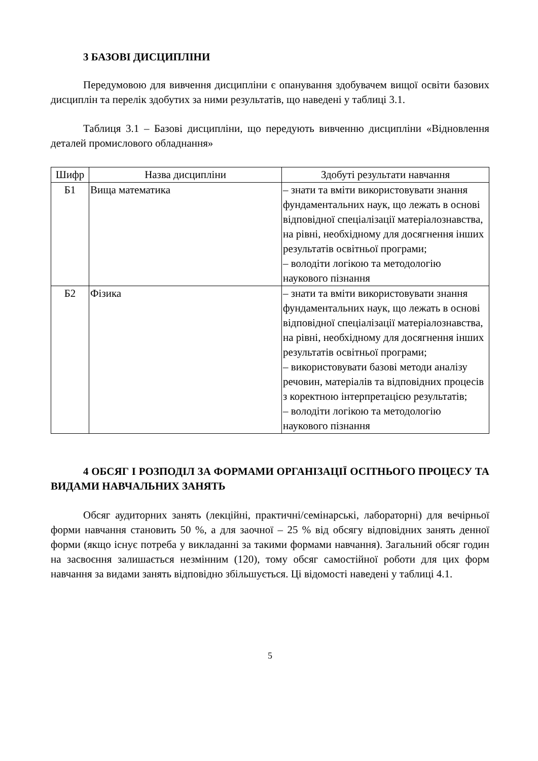3 БАЗОВІ ДИСЦИПЛІНИ
Передумовою для вивчення дисципліни є опанування здобувачем вищої освіти базових дисциплін та перелік здобутих за ними результатів, що наведені у таблиці 3.1.
Таблиця 3.1 – Базові дисципліни, що передують вивченню дисципліни «Відновлення деталей промислового обладнання»
| Шифр | Назва дисципліни | Здобуті результати навчання |
| --- | --- | --- |
| Б1 | Вища математика | – знати та вміти використовувати знання фундаментальних наук, що лежать в основі відповідної спеціалізації матеріалознавства, на рівні, необхідному для досягнення інших результатів освітньої програми; – володіти логікою та методологію наукового пізнання |
| Б2 | Фізика | – знати та вміти використовувати знання фундаментальних наук, що лежать в основі відповідної спеціалізації матеріалознавства, на рівні, необхідному для досягнення інших результатів освітньої програми; – використовувати базові методи аналізу речовин, матеріалів та відповідних процесів з коректною інтерпретацією результатів; – володіти логікою та методологію наукового пізнання |
4 ОБСЯГ І РОЗПОДІЛ ЗА ФОРМАМИ ОРГАНІЗАЦІЇ ОСІТНЬОГО ПРОЦЕСУ ТА ВИДАМИ НАВЧАЛЬНИХ ЗАНЯТЬ
Обсяг аудиторних занять (лекційні, практичні/семінарські, лабораторні) для вечірньої форми навчання становить 50 %, а для заочної – 25 % від обсягу відповідних занять денної форми (якщо існує потреба у викладанні за такими формами навчання). Загальний обсяг годин на засвоєння залишається незмінним (120), тому обсяг самостійної роботи для цих форм навчання за видами занять відповідно збільшується. Ці відомості наведені у таблиці 4.1.
5